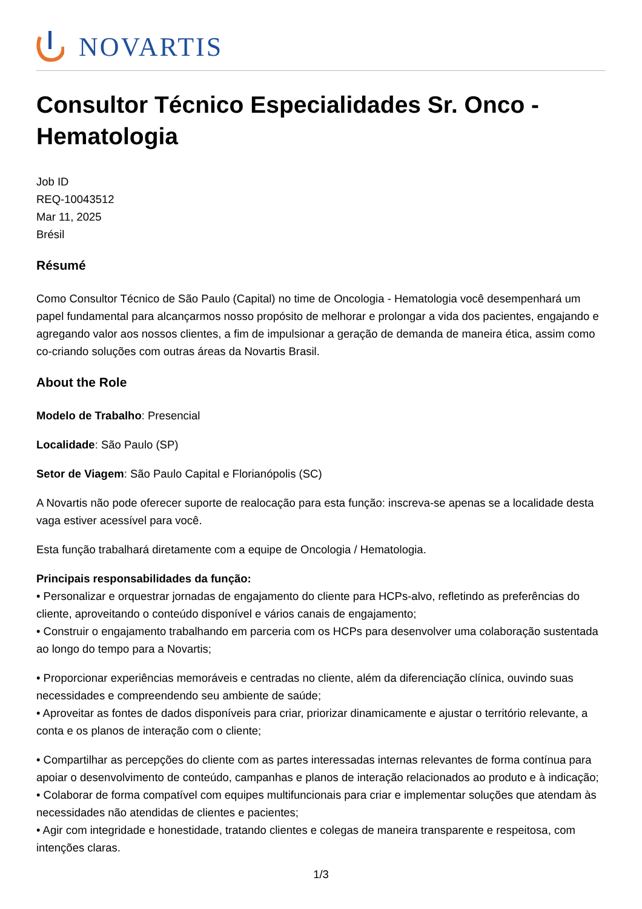NOVARTIS
Consultor Técnico Especialidades Sr. Onco - Hematologia
Job ID
REQ-10043512
Mar 11, 2025
Brésil
Résumé
Como Consultor Técnico de São Paulo (Capital) no time de Oncologia - Hematologia você desempenhará um papel fundamental para alcançarmos nosso propósito de melhorar e prolongar a vida dos pacientes, engajando e agregando valor aos nossos clientes, a fim de impulsionar a geração de demanda de maneira ética, assim como co-criando soluções com outras áreas da Novartis Brasil.
About the Role
Modelo de Trabalho: Presencial
Localidade: São Paulo (SP)
Setor de Viagem: São Paulo Capital e Florianópolis (SC)
A Novartis não pode oferecer suporte de realocação para esta função: inscreva-se apenas se a localidade desta vaga estiver acessível para você.
Esta função trabalhará diretamente com a equipe de Oncologia / Hematologia.
Principais responsabilidades da função:
• Personalizar e orquestrar jornadas de engajamento do cliente para HCPs-alvo, refletindo as preferências do cliente, aproveitando o conteúdo disponível e vários canais de engajamento;
• Construir o engajamento trabalhando em parceria com os HCPs para desenvolver uma colaboração sustentada ao longo do tempo para a Novartis;
• Proporcionar experiências memoráveis e centradas no cliente, além da diferenciação clínica, ouvindo suas necessidades e compreendendo seu ambiente de saúde;
• Aproveitar as fontes de dados disponíveis para criar, priorizar dinamicamente e ajustar o território relevante, a conta e os planos de interação com o cliente;
• Compartilhar as percepções do cliente com as partes interessadas internas relevantes de forma contínua para apoiar o desenvolvimento de conteúdo, campanhas e planos de interação relacionados ao produto e à indicação;
• Colaborar de forma compatível com equipes multifuncionais para criar e implementar soluções que atendam às necessidades não atendidas de clientes e pacientes;
• Agir com integridade e honestidade, tratando clientes e colegas de maneira transparente e respeitosa, com intenções claras.
1/3